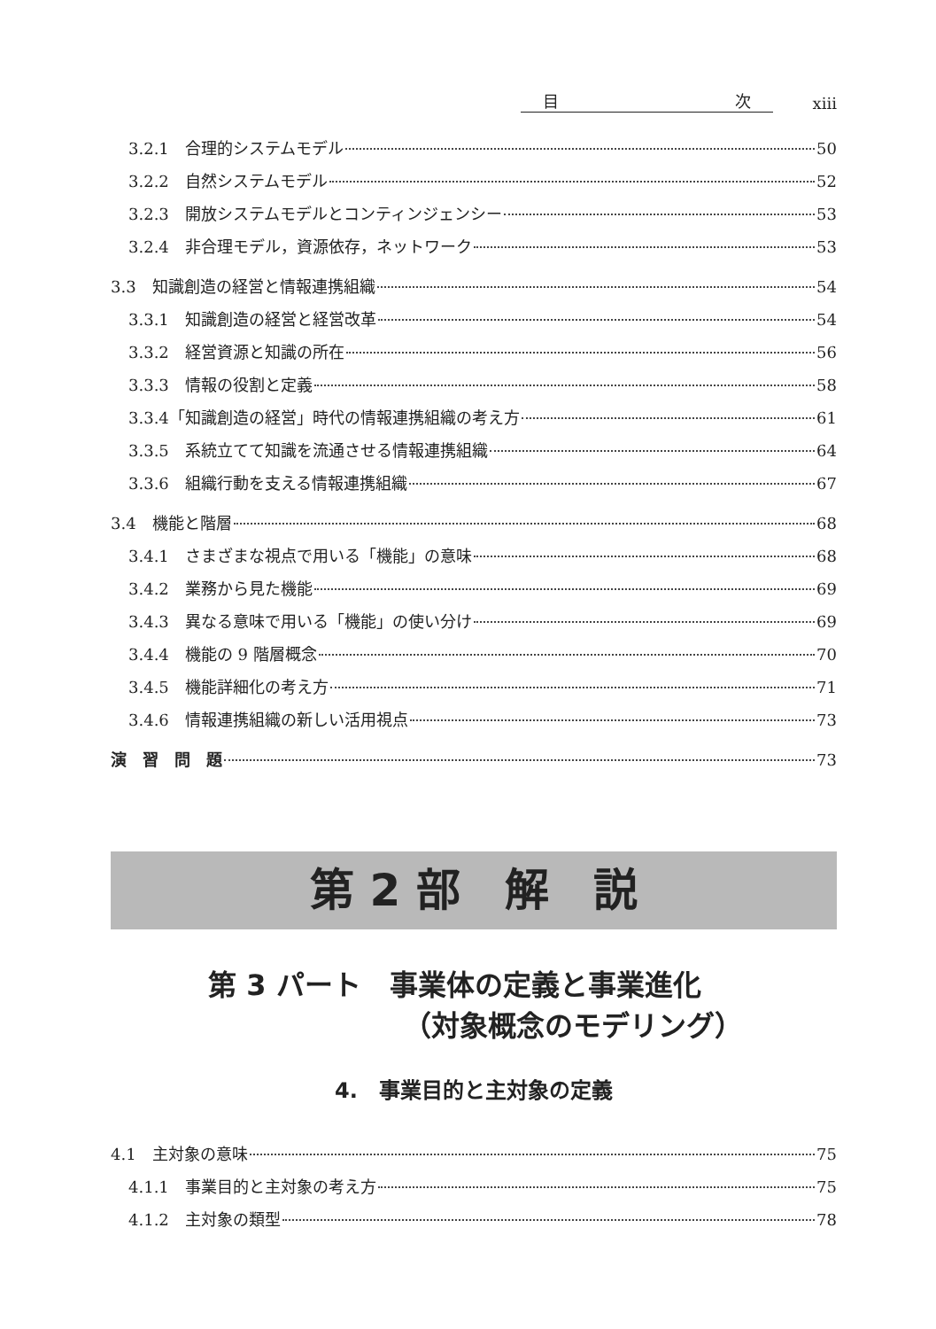目 次
xiii
3.2.1　合理的システムモデル 50
3.2.2　自然システムモデル 52
3.2.3　開放システムモデルとコンティンジェンシー 53
3.2.4　非合理モデル，資源依存，ネットワーク 53
3.3　知識創造の経営と情報連携組織 54
3.3.1　知識創造の経営と経営改革 54
3.3.2　経営資源と知識の所在 56
3.3.3　情報の役割と定義 58
3.3.4「知識創造の経営」時代の情報連携組織の考え方 61
3.3.5　系統立てて知識を流通させる情報連携組織 64
3.3.6　組織行動を支える情報連携組織 67
3.4　機能と階層 68
3.4.1　さまざまな視点で用いる「機能」の意味 68
3.4.2　業務から見た機能 69
3.4.3　異なる意味で用いる「機能」の使い分け 69
3.4.4　機能の 9 階層概念 70
3.4.5　機能詳細化の考え方 71
3.4.6　情報連携組織の新しい活用視点 73
演　習　問　題 73
第 2 部　解　説
第 3 パート　事業体の定義と事業進化
（対象概念のモデリング）
4.　事業目的と主対象の定義
4.1　主対象の意味 75
4.1.1　事業目的と主対象の考え方 75
4.1.2　主対象の類型 78